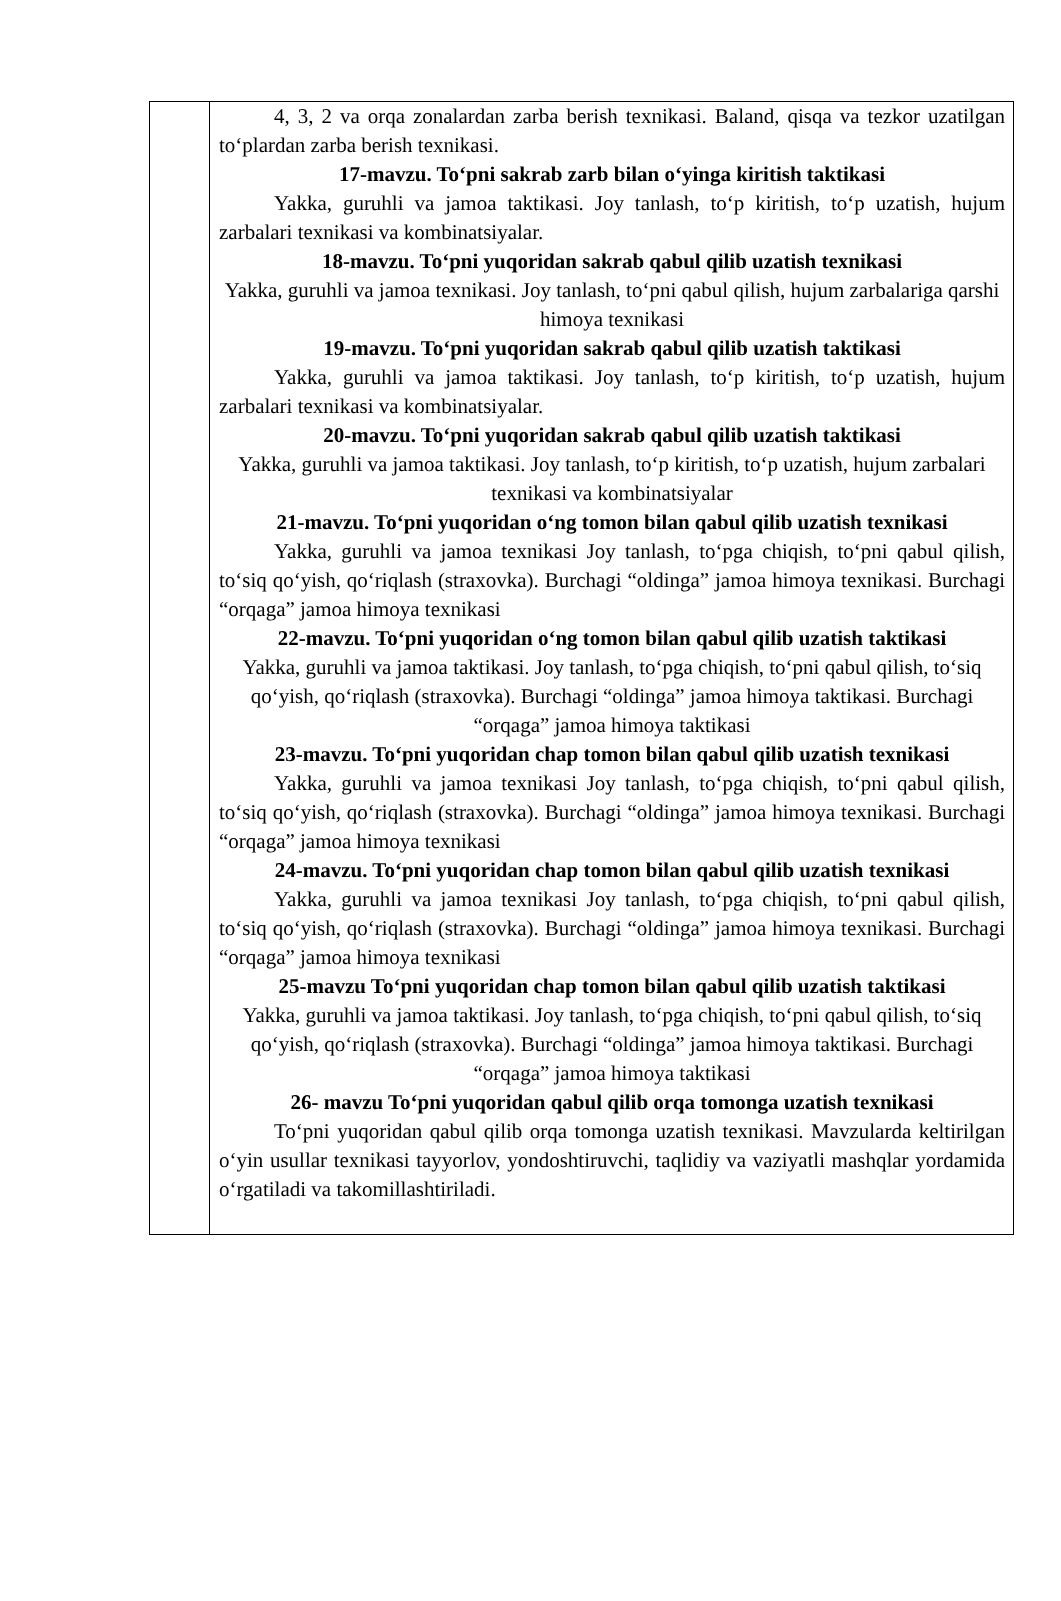| | 4, 3, 2 va orqa zonalardan zarba berish texnikasi. Baland, qisqa va tezkor uzatilgan to‘plardan zarba berish texnikasi. 17-mavzu. To‘pni sakrab zarb bilan o‘yinga kiritish taktikasi Yakka, guruhli va jamoa taktikasi. Joy tanlash, to‘p kiritish, to‘p uzatish, hujum zarbalari texnikasi va kombinatsiyalar. 18-mavzu. To‘pni yuqoridan sakrab qabul qilib uzatish texnikasi Yakka, guruhli va jamoa texnikasi. Joy tanlash, to‘pni qabul qilish, hujum zarbalariga qarshi himoya texnikasi 19-mavzu. To‘pni yuqoridan sakrab qabul qilib uzatish taktikasi Yakka, guruhli va jamoa taktikasi. Joy tanlash, to‘p kiritish, to‘p uzatish, hujum zarbalari texnikasi va kombinatsiyalar. 20-mavzu. To‘pni yuqoridan sakrab qabul qilib uzatish taktikasi Yakka, guruhli va jamoa taktikasi. Joy tanlash, to‘p kiritish, to‘p uzatish, hujum zarbalari texnikasi va kombinatsiyalar 21-mavzu. To‘pni yuqoridan o‘ng tomon bilan qabul qilib uzatish texnikasi Yakka, guruhli va jamoa texnikasi Joy tanlash, to‘pga chiqish, to‘pni qabul qilish, to‘siq qo‘yish, qo‘riqlash (straxovka). Burchagi “oldinga” jamoa himoya texnikasi. Burchagi “orqaga” jamoa himoya texnikasi 22-mavzu. To‘pni yuqoridan o‘ng tomon bilan qabul qilib uzatish taktikasi Yakka, guruhli va jamoa taktikasi. Joy tanlash, to‘pga chiqish, to‘pni qabul qilish, to‘siq qo‘yish, qo‘riqlash (straxovka). Burchagi “oldinga” jamoa himoya taktikasi. Burchagi “orqaga” jamoa himoya taktikasi 23-mavzu. To‘pni yuqoridan chap tomon bilan qabul qilib uzatish texnikasi Yakka, guruhli va jamoa texnikasi Joy tanlash, to‘pga chiqish, to‘pni qabul qilish, to‘siq qo‘yish, qo‘riqlash (straxovka). Burchagi “oldinga” jamoa himoya texnikasi. Burchagi “orqaga” jamoa himoya texnikasi 24-mavzu. To‘pni yuqoridan chap tomon bilan qabul qilib uzatish texnikasi Yakka, guruhli va jamoa texnikasi Joy tanlash, to‘pga chiqish, to‘pni qabul qilish, to‘siq qo‘yish, qo‘riqlash (straxovka). Burchagi “oldinga” jamoa himoya texnikasi. Burchagi “orqaga” jamoa himoya texnikasi 25-mavzu To‘pni yuqoridan chap tomon bilan qabul qilib uzatish taktikasi Yakka, guruhli va jamoa taktikasi. Joy tanlash, to‘pga chiqish, to‘pni qabul qilish, to‘siq qo‘yish, qo‘riqlash (straxovka). Burchagi “oldinga” jamoa himoya taktikasi. Burchagi “orqaga” jamoa himoya taktikasi 26- mavzu To‘pni yuqoridan qabul qilib orqa tomonga uzatish texnikasi To‘pni yuqoridan qabul qilib orqa tomonga uzatish texnikasi. Mavzularda keltirilgan o‘yin usullar texnikasi tayyorlov, yondoshtiruvchi, taqlidiy va vaziyatli mashqlar yordamida o‘rgatiladi va takomillashtiriladi. |